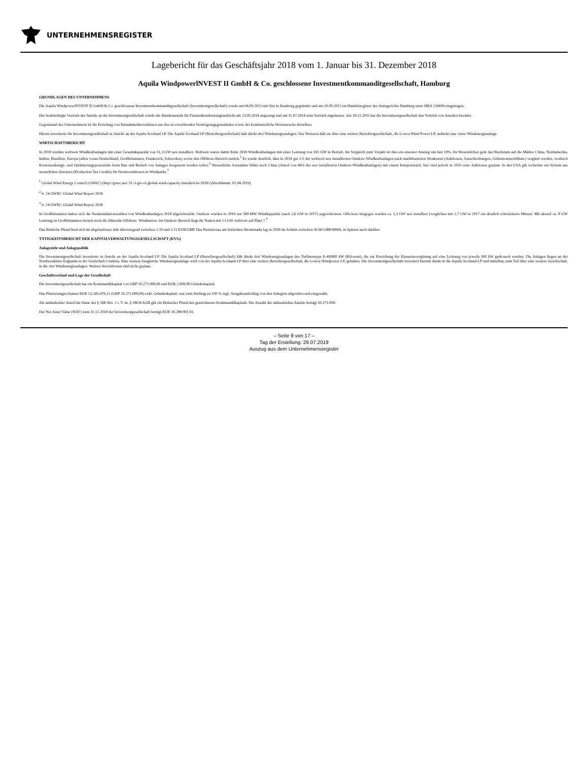UNTERNEHMENSREGISTER
Lagebericht für das Geschäftsjahr 2018 vom 1. Januar bis 31. Dezember 2018
Aquila WindpowerlNVEST II GmbH & Co. geschlossene Investmentkommanditgesellschaft, Hamburg
GRUNDLAGEN DES UNTERNEHMENS
Die Aquila WindpowerlNVEST II GmbH & Co. geschlossene Investmentkommanditgesellschaft (Investmentgesellschaft) wurde am 04.09.2013 mit Sitz in Hamburg gegründet und am 20.09.2013 im Handelsregister des Amtsgerichts Hamburg unter HRA 116609 eingetragen.
Der beabsichtigte Vertrieb der Anteile an der Investmentgesellschaft wurde der Bundesanstalt für Finanzdienstleistungsaufsicht am 23.05.2014 angezeigt und am 11.07.2014 zum Vertrieb zugelassen. Am 16.12.2015 hat die Investmentgesellschaft den Vertrieb von Anteilen beendet.
Gegenstand des Unternehmens ist die Erzielung von Einnahmeüberschüssen aus den zu erwerbenden Vermögensgegenständen sowie der kontinuierliche Wertzuwachs derselben.
Hierzu investierte die Investmentgesellschaft in Anteile an der Aquila Scotland LP. Die Aquila Scotland LP (Betreibergesellschaft) hält direkt drei Windenergieanlagen. Des Weiteren hält sie über eine weitere Betreibergesellschaft, die Lowca Wind Power LP, indirekt eine vierte Windenergieanlage.
WIRTSCHAFTSBERICHT
In 2018 wurden weltweit Windkraftanlagen mit einer Gesamtkapazität von 51,3 GW neu installiert. Weltweit waren damit Ende 2018 Windkraftanlagen mit einer Leistung von 591 GW in Betrieb. Im Vergleich zum Vorjahr ist dies ein erneuter Anstieg um fast 10%. Im Wesentlichen geht das Wachstum auf die Märkte China, Nordamerika, Indien, Brasilien, Europa (allen voran Deutschland, Großbritannien, Frankreich, Schweden), sowie den Offshore-Bereich zurück.<sup>1</sup> Es wurde deutlich, dass in 2018 gut 1/3 der weltweit neu installierten Onshore-Windkraftanlagen nach marktbasierten Strukturen (Auktionen, Ausschreibungen, Grünstromzertifikate) vergütet werden, wodurch Kostensenkungs- und Optimierungspotenziale beim Bau und Betrieb von Anlagen freigesetzt werden sollen.<sup>2</sup> Wesentliche Ausnahme bildet noch China (Anteil von 46% der neu installierten Onshore-Windkraftanlagen) mit einem Einspeisetarif, hier sind jedoch in 2019 erste Auktionen geplant. In den USA gilt weiterhin ein System aus steuerlichen Anreizen (Production Tax Credits) für Neuinvestitionen in Windparks.<sup>3</sup>
<sup>1</sup> Global Wind Energy Council (GWEC) (http://gwec.net/ 51-3-gw-of-global-wind-capacity-installed-in-2018//)Abrufdatum: 01.04.2019)
<sup>2</sup> S. 24 GWEC Global Wind Report 2018
<sup>3</sup> S. 24 GWEC Global Wind Report 2018
In Großbritannien haben sich die Neuinstallationszahlen von Windkraftanlagen 2018 abgeschwächt. Onshore wurden in 2018 nur 589 MW Windkapazität (nach 2,6 GW in 2017) angeschlossen. Offs-hore hingegen wurden ca. 1,3 GW neu installiert (verglichen mit 1,7 GW in 2017 ein deutlich schwächeres Minus). Mit aktuell ca. 8 GW Leistung ist Großbritannien derzeit noch die führende Offshore- Windnation. Im Onshore-Bereich liegt die Nation mit 13 GW weltweit auf Platz 7.<sup>4</sup>
Das Britische Pfund hielt sich im abgelaufenen Jahr überwiegend zwischen 1.10 und 1.15 EUR/GBP. Das Preisniveau am britischen Strommarkt lag in 2018 im Schnitt zwischen 50-60 GBP/MWh, in Spitzen auch darüber.
TÄTIGKEITSBERICHT DER KAPITALVERWALTUNGSGESELLSCHAFT (KVG)
Anlageziele und Anlagepolitik
Die Investmentgesellschaft investierte in Anteile an der Aquila Scotland LP. Die Aquila Scotland LP (Betreibergesellschaft) hält direkt drei Windenergieanlagen des Turbinentyps E-48/800 kW (Kilowatt), die zur Erreichung der Einspeisevergütung auf eine Leistung von jeweils 500 kW gedrosselt wurden. Die Anlagen liegen an der Nordwestküste Englands in der Grafschaft Cumbria. Eine weitere baugleiche Windenergieanlage wird von der Aquila Scotland LP über eine weitere Betreibergesellschaft, die Lowca Windpower LP, gehalten. Die Investmentgesellschaft investiert hiermit direkt in die Aquila Scotland LP und mittelbar, zum Teil über eine weitere Gesellschaft, in die vier Windenergieanlagen. Weitere Investitionen sind nicht geplant.
Geschäftsverlauf und Lage der Gesellschaft
Die Investmentgesellschaft hat ein Kommanditkapital von GBP 10.271.000,00 und EUR 2.000,00 Gründerkapital.
Das Platzierungsvolumen EUR 13.345.476,11 (GBP 10.271.000,00) exkl. Gründerkapital, war zum Stichtag zu 100 % zzgl. Ausgabeaufschlag von den Anlegern abgerufen und eingezahlt.
Als umlaufender Anteil im Sinne des § 168 Abs. 1 i. V. m. § 286 KAGB gilt ein Britischer Pfund des gezeichneten Kommanditkapitals. Die Anzahl der umlaufenden Anteile beträgt 10.271.000.
Der Net Asset Value (NAV) zum 31.12.2018 der Investmentgesellschaft beträgt EUR 10.288.901,93.
– Seite 9 von 17 –
Tag der Erstellung: 29.07.2019
Auszug aus dem Unternehmensregister